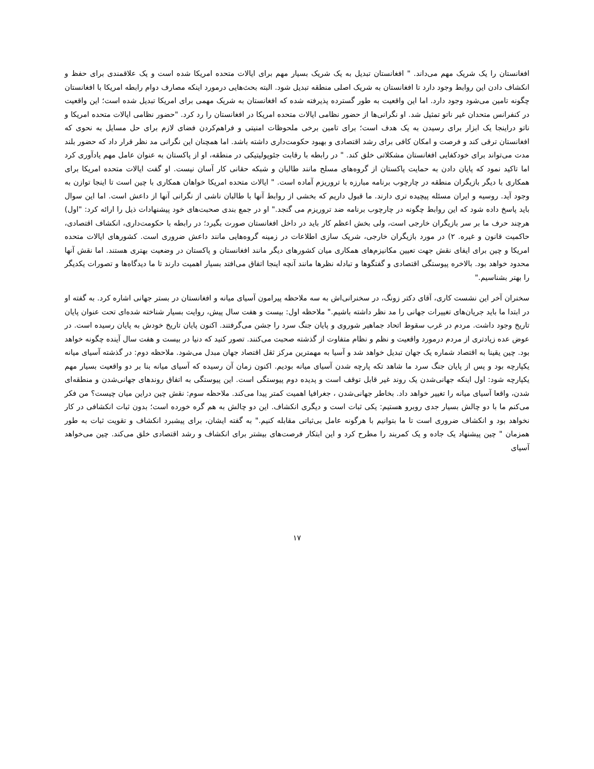افغانستان را یک شریک مهم می‌داند. " افغانستان تبدیل به یک شریک بسیار مهم برای ایالات متحده امریکا شده است و یک علاقمندی برای حفظ و انکشاف دادن این روابط وجود دارد تا افغانستان به شریک اصلی منطقه تبدیل شود. البته بحث‌هایی درمورد اینکه مصارف دوام رابطه امریکا با افغانستان چگونه تامین می‌شود وجود دارد. اما این واقعیت به طور گسترده پذیرفته شده که افغانستان به شریک مهمی برای امریکا تبدیل شده است؛ این واقعیت در کنفرانس متحدان غیر ناتو تمثیل شد. او نگرانی‌ها از حضور نظامی ایالات متحده امریکا در افغانستان را رد کرد. "حضور نظامی ایالات متحده امریکا و ناتو دراینجا یک ابزار برای رسیدن به یک هدف است؛ برای تامین برخی ملحوظات امنیتی و فراهم‌کردن فضای لازم برای حل مسایل به نحوی که افغانستان ترقی کند و فرصت و امکان کافی برای رشد اقتصادی و بهبود حکومت‌داری داشته باشد. اما همچنان این نگرانی مد نظر قرار داد که حضور بلند مدت می‌تواند برای خودکفایی افغانستان مشکلاتی خلق کند. " در رابطه با رقابت جئوپولیتیکی در منطقه، او از پاکستان به عنوان عامل مهم یادآوری کرد اما تاکید نمود که پایان دادن به حمایت پاکستان از گروه‌های مسلح مانند طالبان و شبکه حقانی کار آسان نیست. او گفت ایالات متحده امریکا برای همکاری با دیگر بازیگران منطقه در چارچوب برنامه مبارزه با تروریزم آماده است. " ایالات متحده امریکا خواهان همکاری با چین است تا اینجا توازن به وجود آید. روسیه و ایران مسئله پیچیده تری دارند. ما قبول داریم که بخشی از روابط آنها با طالبان ناشی از نگرانی آنها از داعش است. اما این سوال باید پاسخ داده شود که این روابط چگونه در چارچوب برنامه ضد تروریزم می گنجد." او در جمع بندی صحبت‌های خود پیشنهادات ذیل را ارائه کرد: "اول) هرچند حرف ما بر سر بازیگران خارجی است، ولی بخش اعظم کار باید در داخل افغانستان صورت بگیرد؛ در رابطه با حکومت‌داری، انکشاف اقتصادی، حاکمیت قانون و غیره. ۲) در مورد بازیگران خارجی، شریک سازی اطلاعات در زمینه گروه‌هایی مانند داعش ضروری است. کشورهای ایالات متحده امریکا و چین برای ایفای نقش جهت تعیین مکانیزم‌های همکاری میان کشورهای دیگر مانند افغانستان و پاکستان در وضعیت بهتری هستند. اما نقش آنها محدود خواهد بود. بالاخره پیوستگی اقتصادی و گفتگوها و تبادله نظرها مانند آنچه اینجا اتفاق می‌افتد بسیار اهمیت دارند تا ما دیدگاه‌ها و تصورات یکدیگر را بهتر بشناسیم."
سخنران آخر این نشست کاری، آقای دکتر زونگ، در سخنرانی‌اش به سه ملاحظه پیرامون آسیای میانه و افغانستان در بستر جهانی اشاره کرد. به گفته او در ابتدا ما باید جریان‌های تغییرات جهانی را مد نظر داشته باشیم." ملاحظه اول: بیست و هفت سال پیش، روایت بسیار شناخته شده‌ای تحت عنوان پایان تاریخ وجود داشت. مردم در غرب سقوط اتحاد جماهیر شوروی و پایان جنگ سرد را جشن می‌گرفتند. اکنون پایان تاریخ خودش به پایان رسیده است. در عوض عده زیادتری از مردم درمورد واقعیت و نظم و نظام متفاوت از گذشته صحبت می‌کنند. تصور کنید که دنیا در بیست و هفت سال آینده چگونه خواهد بود. چین یقینا به اقتصاد شماره یک جهان تبدیل خواهد شد و آسیا به مهمترین مرکز ثقل اقتصاد جهان مبدل می‌شود. ملاحظه دوم: در گذشته آسیای میانه یکپارچه بود و پس از پایان جنگ سرد ما شاهد تکه پارچه شدن آسیای میانه بودیم. اکنون زمان آن رسیده که آسیای میانه بنا بر دو واقعیت بسیار مهم یکپارچه شود: اول اینکه جهانی‌شدن یک روند غیر قابل توقف است و پدیده دوم پیوستگی است. این پیوستگی به اتفاق روندهای جهانی‌شدن و منطقه‌ای شدن، واقعا آسیای میانه را تغییر خواهد داد. بخاطر جهانی‌شدن ، جغرافیا اهمیت کمتر پیدا می‌کند. ملاحظه سوم: نقش چین دراین میان چیست؟ من فکر می‌کنم ما با دو چالش بسیار جدی روبرو هستیم: یکی ثبات است و دیگری انکشاف. این دو چالش به هم گره خورده است؛ بدون ثبات انکشافی در کار نخواهد بود و انکشاف ضروری است تا ما بتوانیم با هرگونه عامل بی‌ثباتی مقابله کنیم." به گفته ایشان، برای پیشبرد انکشاف و تقویت ثبات به طور همزمان " چین پیشنهاد یک جاده و یک کمربند را مطرح کرد و این ابتکار فرصت‌های بیشتر برای انکشاف و رشد اقتصادی خلق می‌کند. چین می‌خواهد آسیای
۱۷